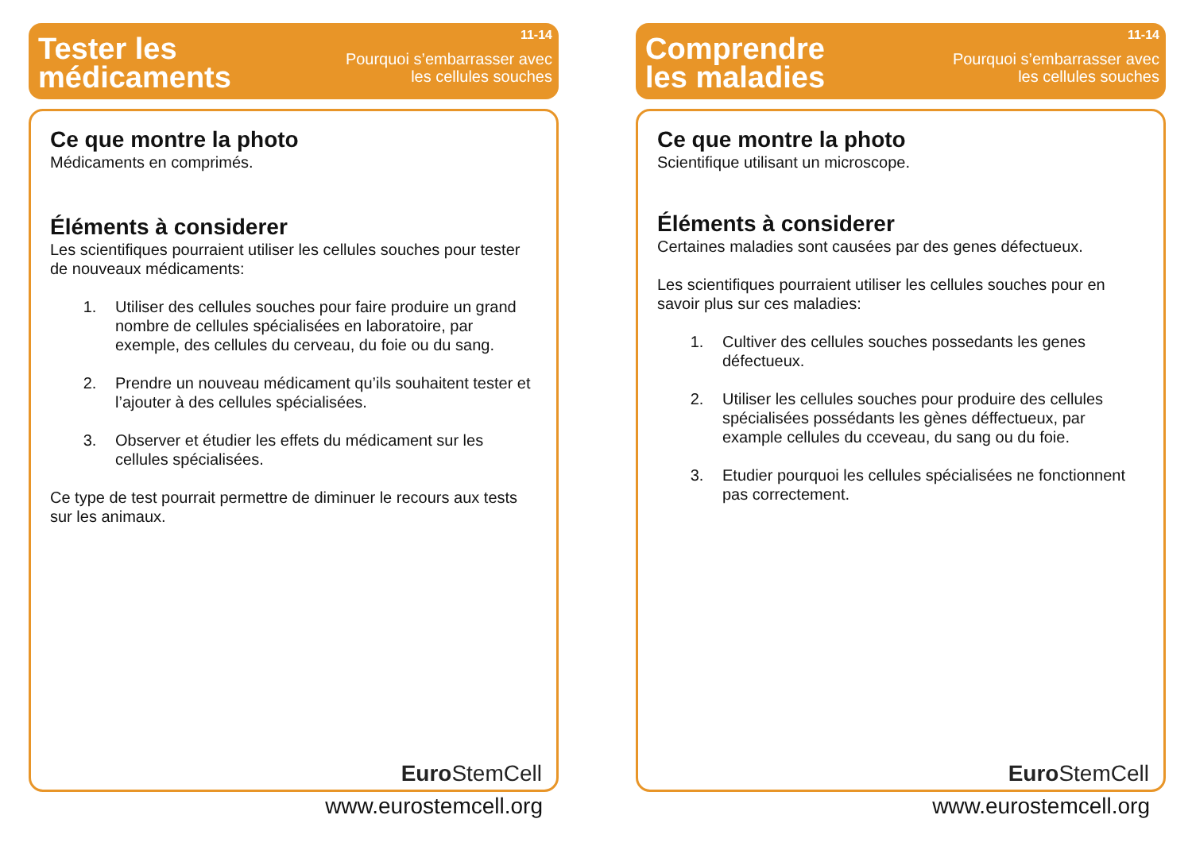Tester les
médicaments
11-14
Pourquoi s’embarrasser avec
les cellules souches
Ce que montre la photo
Médicaments en comprimés.
Éléments à considerer
Les scientifiques pourraient utiliser les cellules souches pour tester de nouveaux médicaments:
1. Utiliser des cellules souches pour faire produire un grand nombre de cellules spécialisées en laboratoire, par exemple, des cellules du cerveau, du foie ou du sang.
2. Prendre un nouveau médicament qu’ils souhaitent tester et l’ajouter à des cellules spécialisées.
3. Observer et étudier les effets du médicament sur les cellules spécialisées.
Ce type de test pourrait permettre de diminuer le recours aux tests sur les animaux.
Euro StemCell
www.eurostemcell.org
Comprendre
les maladies
11-14
Pourquoi s’embarrasser avec
les cellules souches
Ce que montre la photo
Scientifique utilisant un microscope.
Éléments à considerer
Certaines maladies sont causées par des genes défectueux.
Les scientifiques pourraient utiliser les cellules souches pour en savoir plus sur ces maladies:
1. Cultiver des cellules souches possedants les genes défectueux.
2. Utiliser les cellules souches pour produire des cellules spécialisées possédants les gènes déffectueux, par example cellules du cceveau, du sang ou du foie.
3. Etudier pourquoi les cellules spécialisées ne fonctionnent pas correctement.
Euro StemCell
www.eurostemcell.org